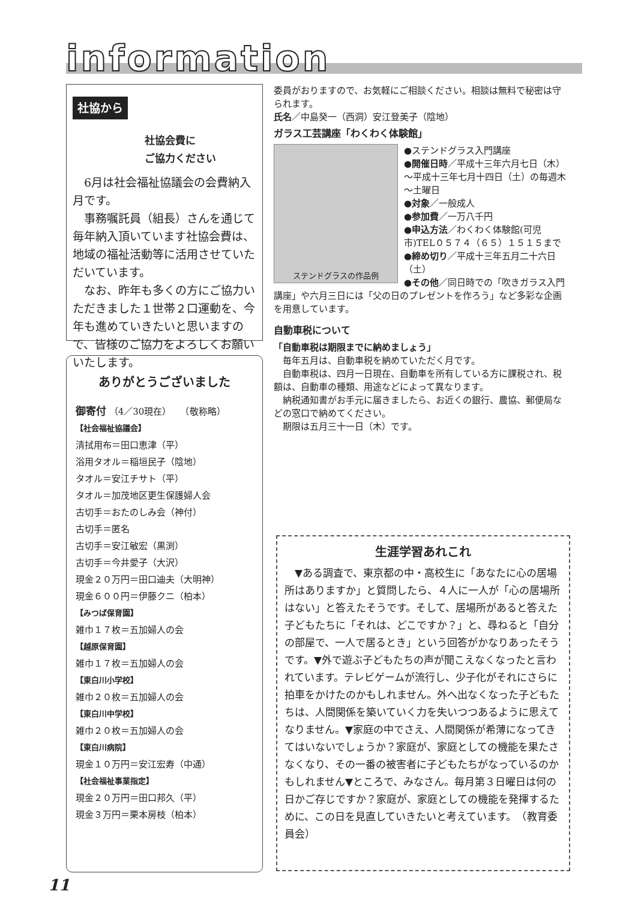information
社協から
社協会費に
ご協力ください
　6月は社会福祉協議会の会費納入月です。
　事務嘱託員（組長）さんを通じて毎年納入頂いています社協会費は、地域の福祉活動等に活用させていただいています。
　なお、昨年も多くの方にご協力いただきました１世帯２口運動を、今年も進めていきたいと思いますので、皆様のご協力をよろしくお願いいたします。
ありがとうございました
御寄付 （4／30現在）　　（敬称略）
【社会福祉協議会】
清拭用布＝田口恵津（平）
浴用タオル＝稲垣民子（陰地）
タオル＝安江チサト（平）
タオル＝加茂地区更生保護婦人会
古切手＝おたのしみ会（神付）
古切手＝匿名
古切手＝安江敏宏（黒渕）
古切手＝今井愛子（大沢）
現金２０万円＝田口迪夫（大明神）
現金６００円＝伊藤クニ（柏本）
【みつば保育園】
雑巾１７枚＝五加婦人の会
【越原保育園】
雑巾１７枚＝五加婦人の会
【東白川小学校】
雑巾２０枚＝五加婦人の会
【東白川中学校】
雑巾２０枚＝五加婦人の会
【東白川病院】
現金１０万円＝安江宏寿（中通）
【社会福祉事業指定】
現金２０万円＝田口邦久（平）
現金３万円＝栗本房枝（柏本）
委員がおりますので、お気軽にご相談ください。相談は無料で秘密は守られます。
氏名／中島癸一（西洞）安江登美子（陰地）
ガラス工芸講座「わくわく体験館」
ステンドグラスの作品例
●ステンドグラス入門講座
●開催日時／平成十三年六月七日（木）～平成十三年七月十四日（土）の毎週木～土曜日
●対象／一般成人
●参加費／一万八千円
●申込方法／わくわく体験館(可児市)TEL０５７４（６５）１５１５まで
●締め切り／平成十三年五月二十六日（土）
●その他／同日時での「吹きガラス入門講座」や六月三日には「父の日のプレゼントを作ろう」など多彩な企画を用意しています。
自動車税について
「自動車税は期限までに納めましょう」
　毎年五月は、自動車税を納めていただく月です。
　自動車税は、四月一日現在、自動車を所有している方に課税され、税額は、自動車の種類、用途などによって異なります。
　納税通知書がお手元に届きましたら、お近くの銀行、農協、郵便局などの窓口で納めてください。
　期限は五月三十一日（木）です。
生涯学習あれこれ
　▼ある調査で、東京都の中・高校生に「あなたに心の居場所はありますか」と質問したら、４人に一人が「心の居場所はない」と答えたそうです。そして、居場所があると答えた子どもたちに「それは、どこですか？」と、尋ねると「自分の部屋で、一人で居るとき」という回答がかなりあったそうです。▼外で遊ぶ子どもたちの声が聞こえなくなったと言われています。テレビゲームが流行し、少子化がそれにさらに拍車をかけたのかもしれません。外へ出なくなった子どもたちは、人間関係を築いていく力を失いつつあるように思えてなりません。▼家庭の中でさえ、人間関係が希薄になってきてはいないでしょうか？家庭が、家庭としての機能を果たさなくなり、その一番の被害者に子どもたちがなっているのかもしれません▼ところで、みなさん。毎月第３日曜日は何の日かご存じですか？家庭が、家庭としての機能を発揮するために、この日を見直していきたいと考えています。　（教育委員会）
11